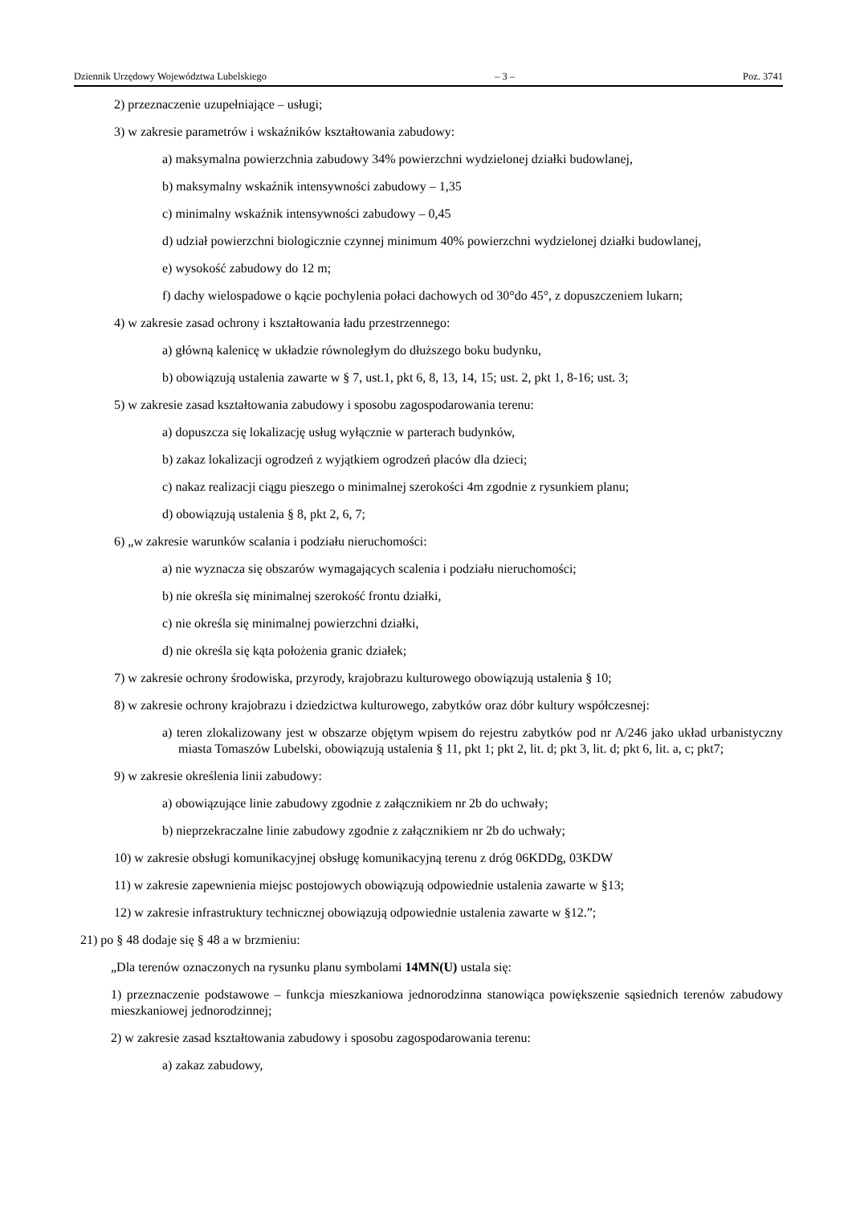Dziennik Urzędowy Województwa Lubelskiego – 3 – Poz. 3741
2) przeznaczenie uzupełniające – usługi;
3) w zakresie parametrów i wskaźników kształtowania zabudowy:
a) maksymalna powierzchnia zabudowy 34% powierzchni wydzielonej działki budowlanej,
b) maksymalny wskaźnik intensywności zabudowy – 1,35
c) minimalny wskaźnik intensywności zabudowy – 0,45
d) udział powierzchni biologicznie czynnej minimum 40% powierzchni wydzielonej działki budowlanej,
e) wysokość zabudowy do 12 m;
f) dachy wielospadowe o kącie pochylenia połaci dachowych od 30°do 45°, z dopuszczeniem lukarn;
4) w zakresie zasad ochrony i kształtowania ładu przestrzennego:
a) główną kalenicę w układzie równoległym do dłuższego boku budynku,
b) obowiązują ustalenia zawarte w § 7, ust.1, pkt 6, 8, 13, 14, 15; ust. 2, pkt 1, 8-16; ust. 3;
5) w zakresie zasad kształtowania zabudowy i sposobu zagospodarowania terenu:
a) dopuszcza się lokalizację usług wyłącznie w parterach budynków,
b) zakaz lokalizacji ogrodzeń z wyjątkiem ogrodzeń placów dla dzieci;
c) nakaz realizacji ciągu pieszego o minimalnej szerokości 4m zgodnie z rysunkiem planu;
d) obowiązują ustalenia § 8, pkt 2, 6, 7;
6) „w zakresie warunków scalania i podziału nieruchomości:
a) nie wyznacza się obszarów wymagających scalenia i podziału nieruchomości;
b) nie określa się minimalnej szerokość frontu działki,
c) nie określa się minimalnej powierzchni działki,
d) nie określa się kąta położenia granic działek;
7) w zakresie ochrony środowiska, przyrody, krajobrazu kulturowego obowiązują ustalenia § 10;
8) w zakresie ochrony krajobrazu i dziedzictwa kulturowego, zabytków oraz dóbr kultury współczesnej:
a) teren zlokalizowany jest w obszarze objętym wpisem do rejestru zabytków pod nr A/246 jako układ urbanistyczny miasta Tomaszów Lubelski, obowiązują ustalenia § 11, pkt 1; pkt 2, lit. d; pkt 3, lit. d; pkt 6, lit. a, c; pkt7;
9) w zakresie określenia linii zabudowy:
a) obowiązujące linie zabudowy zgodnie z załącznikiem nr 2b do uchwały;
b) nieprzekraczalne linie zabudowy zgodnie z załącznikiem nr 2b do uchwały;
10) w zakresie obsługi komunikacyjnej obsługę komunikacyjną terenu z dróg 06KDDg, 03KDW
11) w zakresie zapewnienia miejsc postojowych obowiązują odpowiednie ustalenia zawarte w §13;
12) w zakresie infrastruktury technicznej obowiązują odpowiednie ustalenia zawarte w §12.”;
21) po § 48 dodaje się § 48 a w brzmieniu:
„Dla terenów oznaczonych na rysunku planu symbolami 14MN(U) ustala się:
1) przeznaczenie podstawowe – funkcja mieszkaniowa jednorodzinna stanowiąca powiększenie sąsiednich terenów zabudowy mieszkaniowej jednorodzinnej;
2) w zakresie zasad kształtowania zabudowy i sposobu zagospodarowania terenu:
a) zakaz zabudowy,